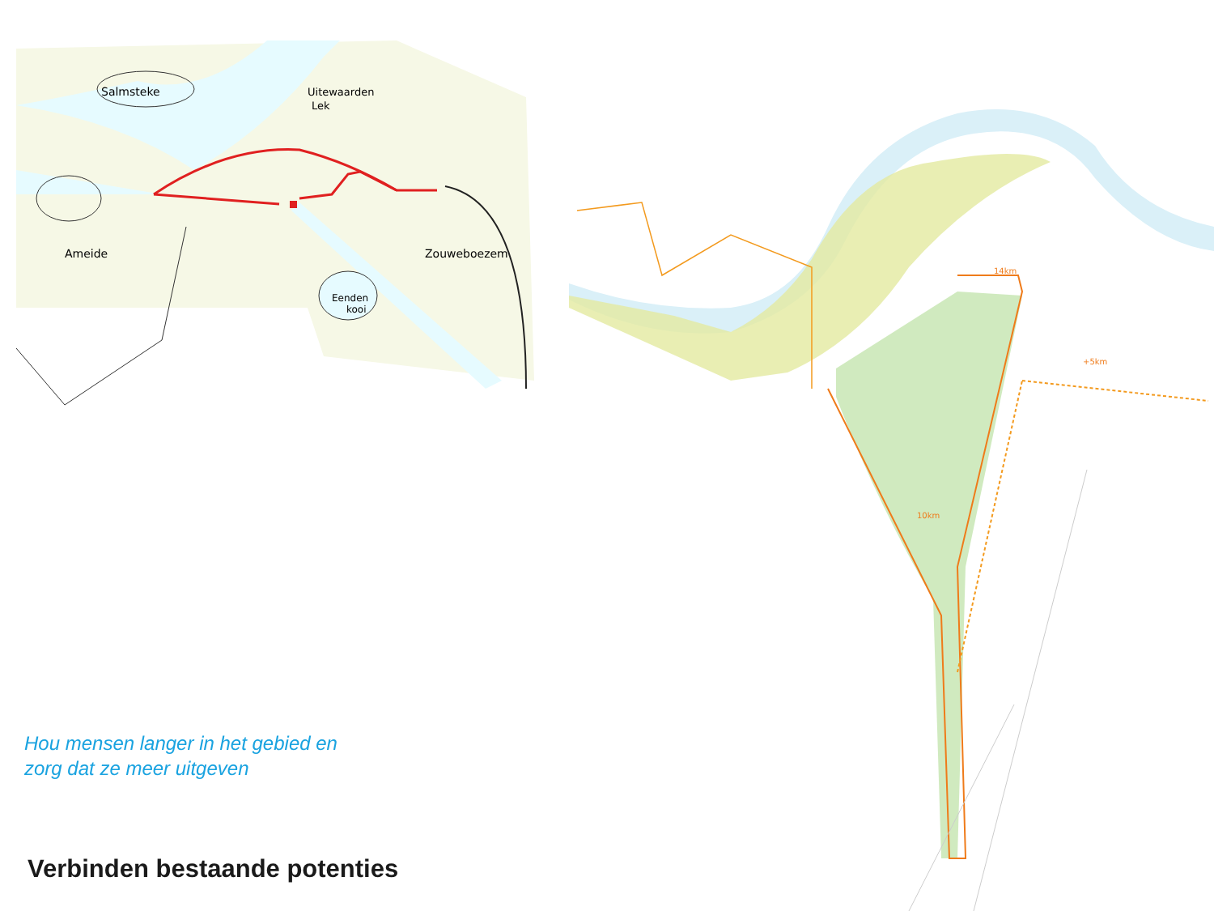Salmsteke
Uitewaarden
Lek
Ameide
Zouweboezem
Eenden
kooi
Hou mensen langer in het gebied en
zorg dat ze meer uitgeven
Verbinden bestaande potenties
14km
+5km
10km